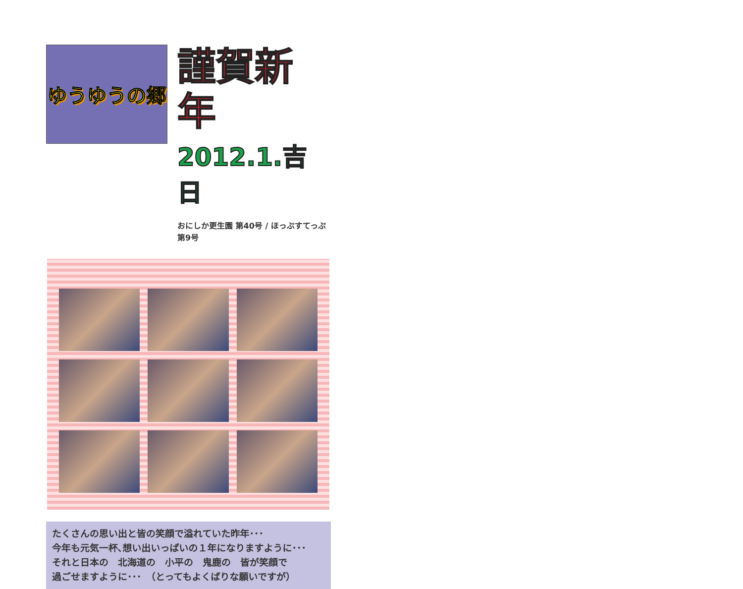ゆうゆうの郷
謹賀新年
2012.1.吉日
おにしか更生園 第40号 / ほっぷすてっぷ 第9号
たくさんの思い出と皆の笑顔で溢れていた昨年･･･
今年も元気一杯､想い出いっぱいの１年になりますように･･･
それと日本の　北海道の　小平の　鬼鹿の　皆が笑顔で
過ごせますように･･･　（とってもよくばりな願いですが）